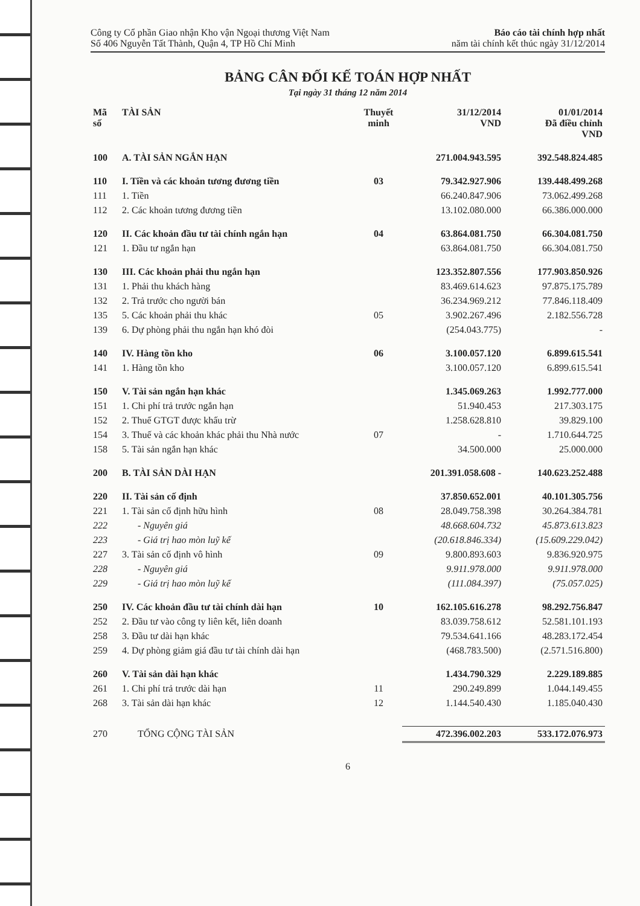Công ty Cổ phần Giao nhận Kho vận Ngoại thương Việt Nam
Số 406 Nguyễn Tất Thành, Quận 4, TP Hồ Chí Minh
Báo cáo tài chính hợp nhất
năm tài chính kết thúc ngày 31/12/2014
BẢNG CÂN ĐỐI KẾ TOÁN HỢP NHẤT
Tại ngày 31 tháng 12 năm 2014
| Mã số | TÀI SẢN | Thuyết minh | 31/12/2014 VND | 01/01/2014 Đã điều chỉnh VND |
| --- | --- | --- | --- | --- |
| 100 | A. TÀI SẢN NGẮN HẠN | | 271.004.943.595 | 392.548.824.485 |
| 110 | I. Tiền và các khoản tương đương tiền | 03 | 79.342.927.906 | 139.448.499.268 |
| 111 | 1. Tiền | | 66.240.847.906 | 73.062.499.268 |
| 112 | 2. Các khoản tương đương tiền | | 13.102.080.000 | 66.386.000.000 |
| 120 | II. Các khoản đầu tư tài chính ngắn hạn | 04 | 63.864.081.750 | 66.304.081.750 |
| 121 | 1. Đầu tư ngắn hạn | | 63.864.081.750 | 66.304.081.750 |
| 130 | III. Các khoản phải thu ngắn hạn | | 123.352.807.556 | 177.903.850.926 |
| 131 | 1. Phải thu khách hàng | | 83.469.614.623 | 97.875.175.789 |
| 132 | 2. Trả trước cho người bán | | 36.234.969.212 | 77.846.118.409 |
| 135 | 5. Các khoản phải thu khác | 05 | 3.902.267.496 | 2.182.556.728 |
| 139 | 6. Dự phòng phải thu ngắn hạn khó đòi | | (254.043.775) | - |
| 140 | IV. Hàng tồn kho | 06 | 3.100.057.120 | 6.899.615.541 |
| 141 | 1. Hàng tồn kho | | 3.100.057.120 | 6.899.615.541 |
| 150 | V. Tài sản ngắn hạn khác | | 1.345.069.263 | 1.992.777.000 |
| 151 | 1. Chi phí trả trước ngắn hạn | | 51.940.453 | 217.303.175 |
| 152 | 2. Thuế GTGT được khấu trừ | | 1.258.628.810 | 39.829.100 |
| 154 | 3. Thuế và các khoản khác phải thu Nhà nước | 07 | - | 1.710.644.725 |
| 158 | 5. Tài sản ngắn hạn khác | | 34.500.000 | 25.000.000 |
| 200 | B. TÀI SẢN DÀI HẠN | | 201.391.058.608 - | 140.623.252.488 |
| 220 | II. Tài sản cố định | | 37.850.652.001 | 40.101.305.756 |
| 221 | 1. Tài sản cố định hữu hình | 08 | 28.049.758.398 | 30.264.384.781 |
| 222 | - Nguyên giá | | 48.668.604.732 | 45.873.613.823 |
| 223 | - Giá trị hao mòn luỹ kế | | (20.618.846.334) | (15.609.229.042) |
| 227 | 3. Tài sản cố định vô hình | 09 | 9.800.893.603 | 9.836.920.975 |
| 228 | - Nguyên giá | | 9.911.978.000 | 9.911.978.000 |
| 229 | - Giá trị hao mòn luỹ kế | | (111.084.397) | (75.057.025) |
| 250 | IV. Các khoản đầu tư tài chính dài hạn | 10 | 162.105.616.278 | 98.292.756.847 |
| 252 | 2. Đầu tư vào công ty liên kết, liên doanh | | 83.039.758.612 | 52.581.101.193 |
| 258 | 3. Đầu tư dài hạn khác | | 79.534.641.166 | 48.283.172.454 |
| 259 | 4. Dự phòng giảm giá đầu tư tài chính dài hạn | | (468.783.500) | (2.571.516.800) |
| 260 | V. Tài sản dài hạn khác | | 1.434.790.329 | 2.229.189.885 |
| 261 | 1. Chi phí trả trước dài hạn | 11 | 290.249.899 | 1.044.149.455 |
| 268 | 3. Tài sản dài hạn khác | 12 | 1.144.540.430 | 1.185.040.430 |
| 270 | TỔNG CỘNG TÀI SẢN | | 472.396.002.203 | 533.172.076.973 |
6